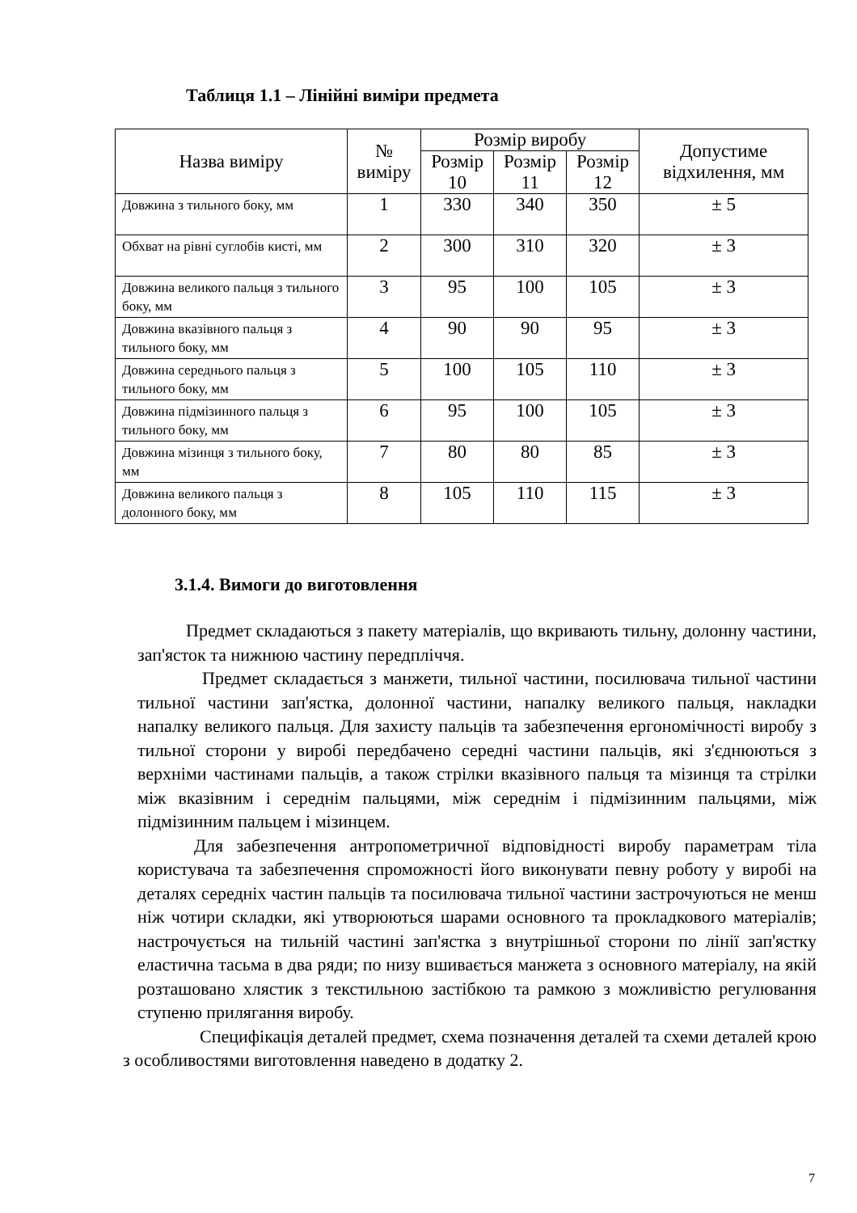Таблиця 1.1 – Лінійні виміри предмета
| Назва виміру | № виміру | Розмір виробу | | | Допустиме відхилення, мм |
| --- | --- | --- | --- | --- | --- |
| | | Розмір 10 | Розмір 11 | Розмір 12 | |
| Довжина з тильного боку, мм | 1 | 330 | 340 | 350 | ± 5 |
| Обхват на рівні суглобів кисті, мм | 2 | 300 | 310 | 320 | ± 3 |
| Довжина великого пальця з тильного боку, мм | 3 | 95 | 100 | 105 | ± 3 |
| Довжина вказівного пальця з тильного боку, мм | 4 | 90 | 90 | 95 | ± 3 |
| Довжина середнього пальця з тильного боку, мм | 5 | 100 | 105 | 110 | ± 3 |
| Довжина підмізинного пальця з тильного боку, мм | 6 | 95 | 100 | 105 | ± 3 |
| Довжина мізинця з тильного боку, мм | 7 | 80 | 80 | 85 | ± 3 |
| Довжина великого пальця з долонного боку, мм | 8 | 105 | 110 | 115 | ± 3 |
3.1.4. Вимоги до виготовлення
Предмет складаються з пакету матеріалів, що вкривають тильну, долонну частини, зап'ясток та нижнюю частину передпліччя.
Предмет складається з манжети, тильної частини, посилювача тильної частини тильної частини зап'ястка, долонної частини, напалку великого пальця, накладки напалку великого пальця. Для захисту пальців та забезпечення ергономічності виробу з тильної сторони у виробі передбачено середні частини пальців, які з'єднюються з верхніми частинами пальців, а також стрілки вказівного пальця та мізинця та стрілки між вказівним і середнім пальцями, між середнім і підмізинним пальцями, між підмізинним пальцем і мізинцем.
Для забезпечення антропометричної відповідності виробу параметрам тіла користувача та забезпечення спроможності його виконувати певну роботу у виробі на деталях середніх частин пальців та посилювача тильної частини застрочуються не менш ніж чотири складки, які утворюються шарами основного та прокладкового матеріалів; настрочується на тильній частині зап'ястка з внутрішньої сторони по лінії зап'ястку еластична тасьма в два ряди; по низу вшивається манжета з основного матеріалу, на якій розташовано хлястик з текстильною застібкою та рамкою з можливістю регулювання ступеню прилягання виробу.
Специфікація деталей предмет, схема позначення деталей та схеми деталей крою з особливостями виготовлення наведено в додатку 2.
7